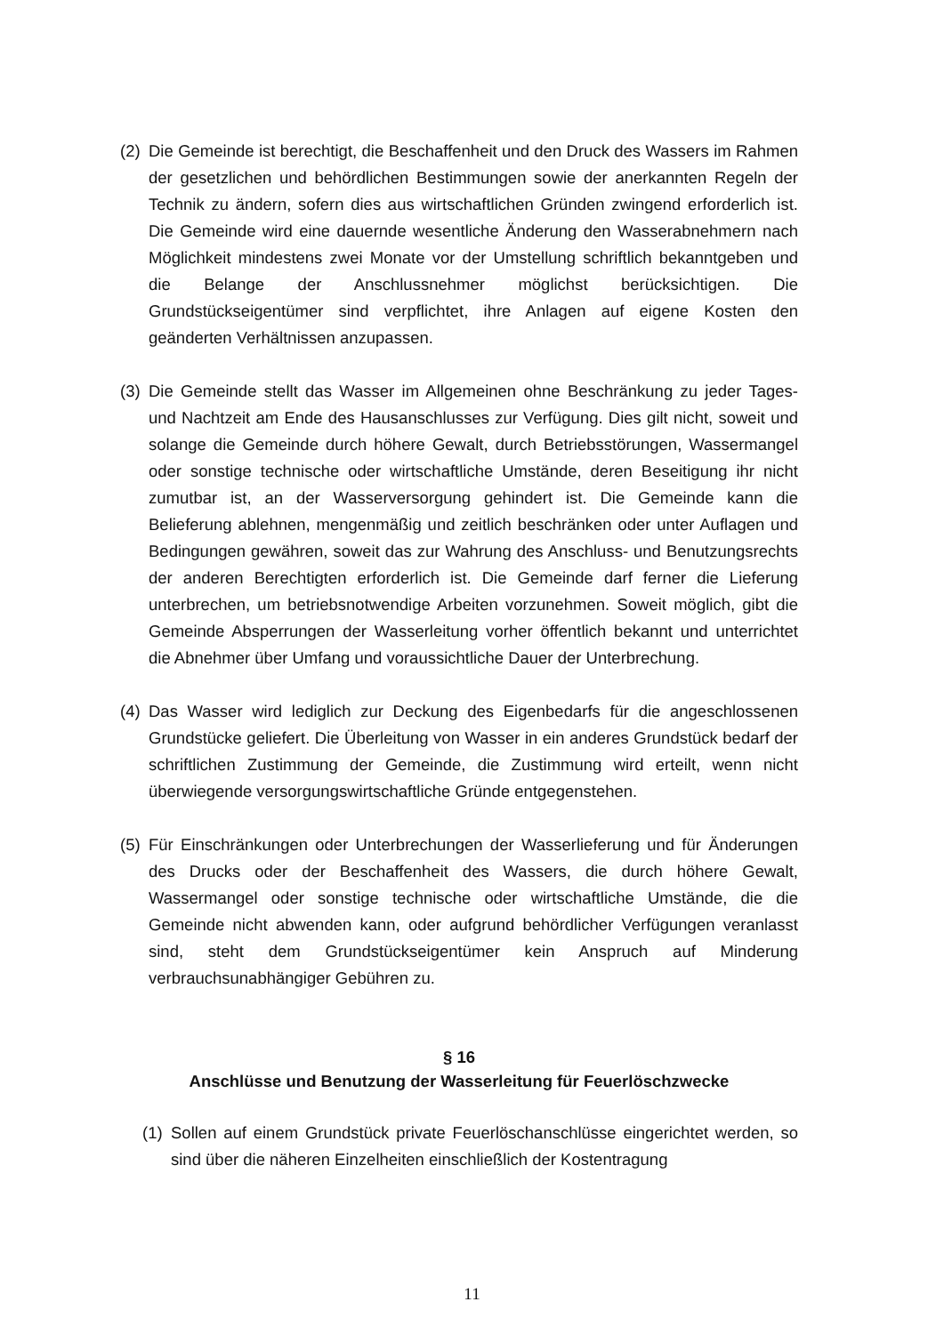(2) Die Gemeinde ist berechtigt, die Beschaffenheit und den Druck des Wassers im Rahmen der gesetzlichen und behördlichen Bestimmungen sowie der anerkannten Regeln der Technik zu ändern, sofern dies aus wirtschaftlichen Gründen zwingend erforderlich ist. Die Gemeinde wird eine dauernde wesentliche Änderung den Wasserabnehmern nach Möglichkeit mindestens zwei Monate vor der Umstellung schriftlich bekanntgeben und die Belange der Anschlussnehmer möglichst berücksichtigen. Die Grundstückseigentümer sind verpflichtet, ihre Anlagen auf eigene Kosten den geänderten Verhältnissen anzupassen.
(3) Die Gemeinde stellt das Wasser im Allgemeinen ohne Beschränkung zu jeder Tages- und Nachtzeit am Ende des Hausanschlusses zur Verfügung. Dies gilt nicht, soweit und solange die Gemeinde durch höhere Gewalt, durch Betriebsstörungen, Wassermangel oder sonstige technische oder wirtschaftliche Umstände, deren Beseitigung ihr nicht zumutbar ist, an der Wasserversorgung gehindert ist. Die Gemeinde kann die Belieferung ablehnen, mengenmäßig und zeitlich beschränken oder unter Auflagen und Bedingungen gewähren, soweit das zur Wahrung des Anschluss- und Benutzungsrechts der anderen Berechtigten erforderlich ist. Die Gemeinde darf ferner die Lieferung unterbrechen, um betriebsnotwendige Arbeiten vorzunehmen. Soweit möglich, gibt die Gemeinde Absperrungen der Wasserleitung vorher öffentlich bekannt und unterrichtet die Abnehmer über Umfang und voraussichtliche Dauer der Unterbrechung.
(4) Das Wasser wird lediglich zur Deckung des Eigenbedarfs für die angeschlossenen Grundstücke geliefert. Die Überleitung von Wasser in ein anderes Grundstück bedarf der schriftlichen Zustimmung der Gemeinde, die Zustimmung wird erteilt, wenn nicht überwiegende versorgungswirtschaftliche Gründe entgegenstehen.
(5) Für Einschränkungen oder Unterbrechungen der Wasserlieferung und für Änderungen des Drucks oder der Beschaffenheit des Wassers, die durch höhere Gewalt, Wassermangel oder sonstige technische oder wirtschaftliche Umstände, die die Gemeinde nicht abwenden kann, oder aufgrund behördlicher Verfügungen veranlasst sind, steht dem Grundstückseigentümer kein Anspruch auf Minderung verbrauchsunabhängiger Gebühren zu.
§ 16
Anschlüsse und Benutzung der Wasserleitung für Feuerlöschzwecke
(1) Sollen auf einem Grundstück private Feuerlöschanschlüsse eingerichtet werden, so sind über die näheren Einzelheiten einschließlich der Kostentragung
11